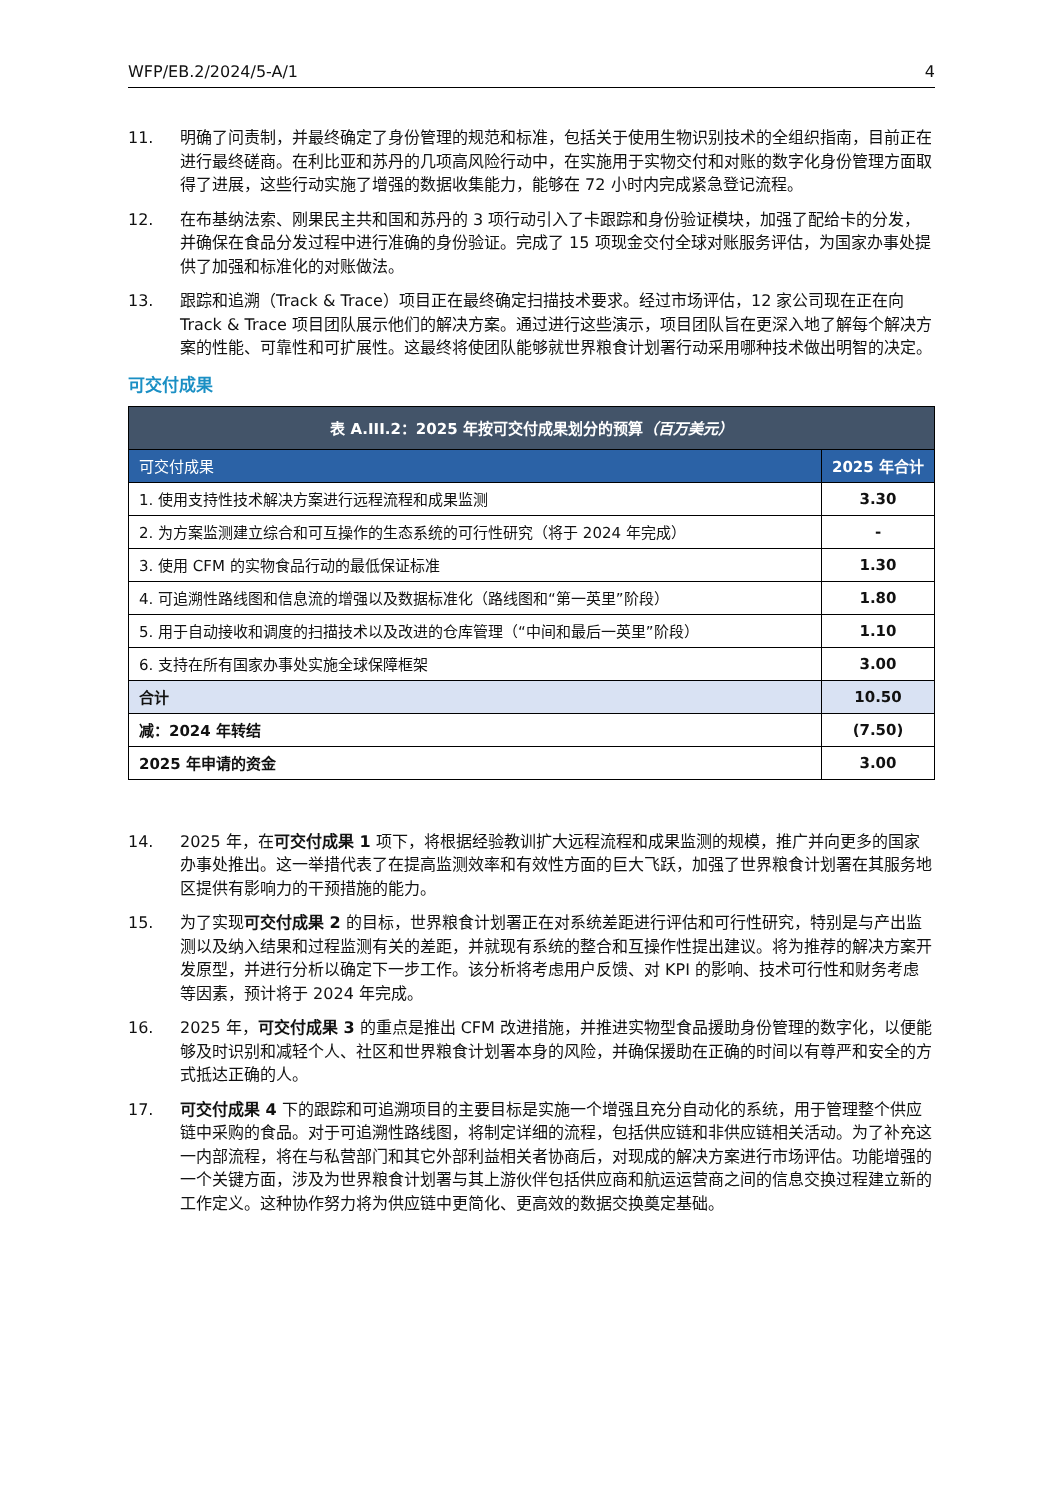WFP/EB.2/2024/5-A/1 4
11. 明确了问责制，并最终确定了身份管理的规范和标准，包括关于使用生物识别技术的全组织指南，目前正在进行最终磋商。在利比亚和苏丹的几项高风险行动中，在实施用于实物交付和对账的数字化身份管理方面取得了进展，这些行动实施了增强的数据收集能力，能够在 72 小时内完成紧急登记流程。
12. 在布基纳法索、刚果民主共和国和苏丹的 3 项行动引入了卡跟踪和身份验证模块，加强了配给卡的分发，并确保在食品分发过程中进行准确的身份验证。完成了 15 项现金交付全球对账服务评估，为国家办事处提供了加强和标准化的对账做法。
13. 跟踪和追溯（Track & Trace）项目正在最终确定扫描技术要求。经过市场评估，12 家公司现在正在向 Track & Trace 项目团队展示他们的解决方案。通过进行这些演示，项目团队旨在更深入地了解每个解决方案的性能、可靠性和可扩展性。这最终将使团队能够就世界粮食计划署行动采用哪种技术做出明智的决定。
可交付成果
| 表 A.III.2：2025 年按可交付成果划分的预算 （百万美元） | |
| --- | --- |
| 可交付成果 | 2025 年合计 |
| 1. 使用支持性技术解决方案进行远程流程和成果监测 | 3.30 |
| 2. 为方案监测建立综合和可互操作的生态系统的可行性研究（将于 2024 年完成） | - |
| 3. 使用 CFM 的实物食品行动的最低保证标准 | 1.30 |
| 4. 可追溯性路线图和信息流的增强以及数据标准化（路线图和“第一英里”阶段） | 1.80 |
| 5. 用于自动接收和调度的扫描技术以及改进的仓库管理（“中间和最后一英里”阶段） | 1.10 |
| 6. 支持在所有国家办事处实施全球保障框架 | 3.00 |
| 合计 | 10.50 |
| 减：2024 年转结 | (7.50) |
| 2025 年申请的资金 | 3.00 |
14. 2025 年，在可交付成果 1 项下，将根据经验教训扩大远程流程和成果监测的规模，推广并向更多的国家办事处推出。这一举措代表了在提高监测效率和有效性方面的巨大飞跃，加强了世界粮食计划署在其服务地区提供有影响力的干预措施的能力。
15. 为了实现可交付成果 2 的目标，世界粮食计划署正在对系统差距进行评估和可行性研究，特别是与产出监测以及纳入结果和过程监测有关的差距，并就现有系统的整合和互操作性提出建议。将为推荐的解决方案开发原型，并进行分析以确定下一步工作。该分析将考虑用户反馈、对 KPI 的影响、技术可行性和财务考虑等因素，预计将于 2024 年完成。
16. 2025 年，可交付成果 3 的重点是推出 CFM 改进措施，并推进实物型食品援助身份管理的数字化，以便能够及时识别和减轻个人、社区和世界粮食计划署本身的风险，并确保援助在正确的时间以有尊严和安全的方式抵达正确的人。
17. 可交付成果 4 下的跟踪和可追溯项目的主要目标是实施一个增强且充分自动化的系统，用于管理整个供应链中采购的食品。对于可追溯性路线图，将制定详细的流程，包括供应链和非供应链相关活动。为了补充这一内部流程，将在与私营部门和其它外部利益相关者协商后，对现成的解决方案进行市场评估。功能增强的一个关键方面，涉及为世界粮食计划署与其上游伙伴包括供应商和航运运营商之间的信息交换过程建立新的工作定义。这种协作努力将为供应链中更简化、更高效的数据交换奠定基础。